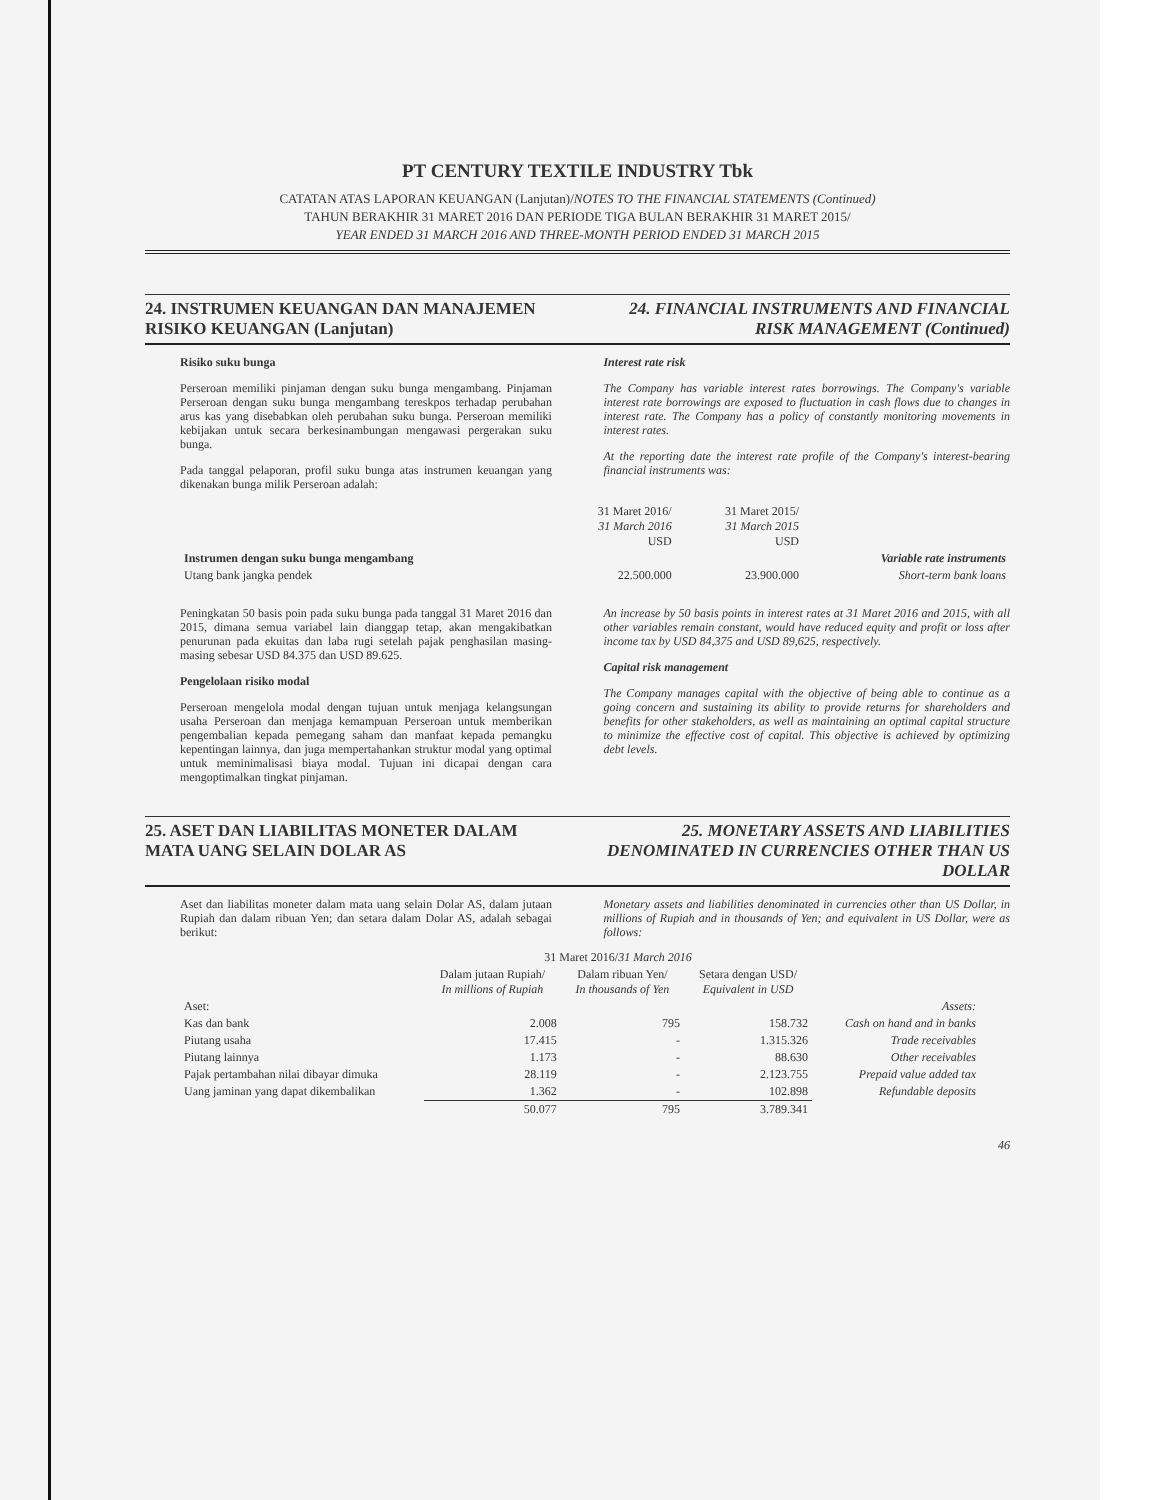PT CENTURY TEXTILE INDUSTRY Tbk
CATATAN ATAS LAPORAN KEUANGAN (Lanjutan)/NOTES TO THE FINANCIAL STATEMENTS (Continued)
TAHUN BERAKHIR 31 MARET 2016 DAN PERIODE TIGA BULAN BERAKHIR 31 MARET 2015/
YEAR ENDED 31 MARCH 2016 AND THREE-MONTH PERIOD ENDED 31 MARCH 2015
24. INSTRUMEN KEUANGAN DAN MANAJEMEN RISIKO KEUANGAN (Lanjutan)
24. FINANCIAL INSTRUMENTS AND FINANCIAL RISK MANAGEMENT (Continued)
Risiko suku bunga
Perseroan memiliki pinjaman dengan suku bunga mengambang. Pinjaman Perseroan dengan suku bunga mengambang tereskpos terhadap perubahan arus kas yang disebabkan oleh perubahan suku bunga. Perseroan memiliki kebijakan untuk secara berkesinambungan mengawasi pergerakan suku bunga.
Pada tanggal pelaporan, profil suku bunga atas instrumen keuangan yang dikenakan bunga milik Perseroan adalah:
Interest rate risk
The Company has variable interest rates borrowings. The Company's variable interest rate borrowings are exposed to fluctuation in cash flows due to changes in interest rate. The Company has a policy of constantly monitoring movements in interest rates.
At the reporting date the interest rate profile of the Company's interest-bearing financial instruments was:
| | 31 Maret 2016/ 31 March 2016 USD | 31 Maret 2015/ 31 March 2015 USD | |
| Instrumen dengan suku bunga mengambang | | | Variable rate instruments |
| Utang bank jangka pendek | 22.500.000 | 23.900.000 | Short-term bank loans |
Peningkatan 50 basis poin pada suku bunga pada tanggal 31 Maret 2016 dan 2015, dimana semua variabel lain dianggap tetap, akan mengakibatkan penurunan pada ekuitas dan laba rugi setelah pajak penghasilan masing-masing sebesar USD 84.375 dan USD 89.625.
Pengelolaan risiko modal
Perseroan mengelola modal dengan tujuan untuk menjaga kelangsungan usaha Perseroan dan menjaga kemampuan Perseroan untuk memberikan pengembalian kepada pemegang saham dan manfaat kepada pemangku kepentingan lainnya, dan juga mempertahankan struktur modal yang optimal untuk meminimalisasi biaya modal. Tujuan ini dicapai dengan cara mengoptimalkan tingkat pinjaman.
An increase by 50 basis points in interest rates at 31 Maret 2016 and 2015, with all other variables remain constant, would have reduced equity and profit or loss after income tax by USD 84,375 and USD 89,625, respectively.
Capital risk management
The Company manages capital with the objective of being able to continue as a going concern and sustaining its ability to provide returns for shareholders and benefits for other stakeholders, as well as maintaining an optimal capital structure to minimize the effective cost of capital. This objective is achieved by optimizing debt levels.
25. ASET DAN LIABILITAS MONETER DALAM MATA UANG SELAIN DOLAR AS
25. MONETARY ASSETS AND LIABILITIES DENOMINATED IN CURRENCIES OTHER THAN US DOLLAR
Aset dan liabilitas moneter dalam mata uang selain Dolar AS, dalam jutaan Rupiah dan dalam ribuan Yen; dan setara dalam Dolar AS, adalah sebagai berikut:
Monetary assets and liabilities denominated in currencies other than US Dollar, in millions of Rupiah and in thousands of Yen; and equivalent in US Dollar, were as follows:
| | 31 Maret 2016/ 31 March 2016 | | | |
| | Dalam jutaan Rupiah/ In millions of Rupiah | Dalam ribuan Yen/ In thousands of Yen | Setara dengan USD/ Equivalent in USD | |
| Aset: | | | | Assets: |
| Kas dan bank | 2.008 | 795 | 158.732 | Cash on hand and in banks |
| Piutang usaha | 17.415 | - | 1.315.326 | Trade receivables |
| Piutang lainnya | 1.173 | - | 88.630 | Other receivables |
| Pajak pertambahan nilai dibayar dimuka | 28.119 | - | 2.123.755 | Prepaid value added tax |
| Uang jaminan yang dapat dikembalikan | 1.362 | - | 102.898 | Refundable deposits |
| | 50.077 | 795 | 3.789.341 | |
46